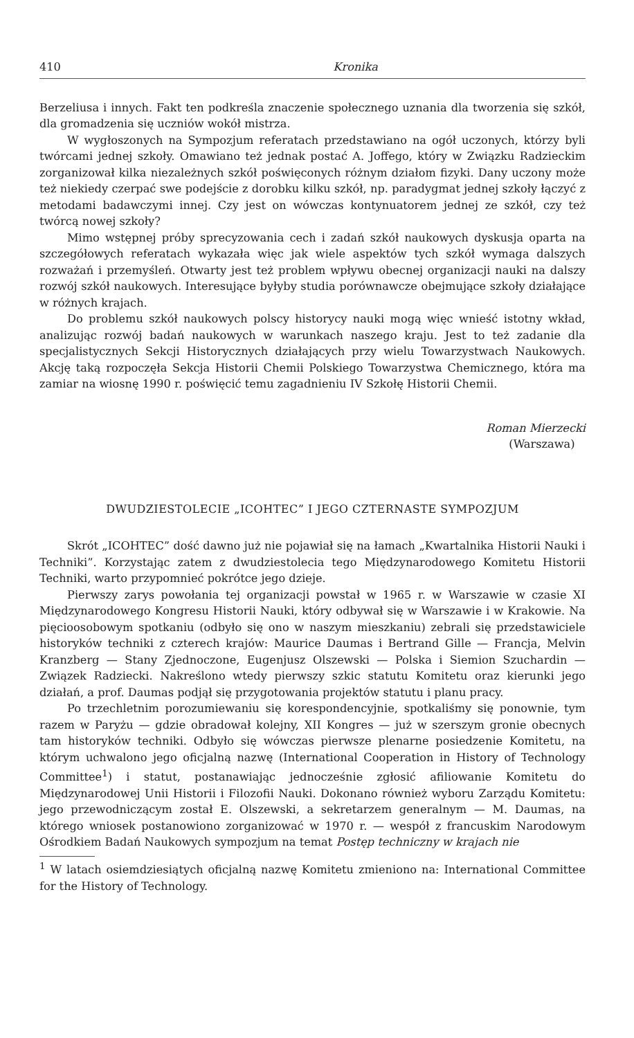410 Kronika
Berzeliusa i innych. Fakt ten podkreśla znaczenie społecznego uznania dla tworzenia się szkół, dla gromadzenia się uczniów wokół mistrza.
W wygłoszonych na Sympozjum referatach przedstawiano na ogół uczonych, którzy byli twórcami jednej szkoły. Omawiano też jednak postać A. Joffego, który w Związku Radzieckim zorganizował kilka niezależnych szkół poświęconych różnym działom fizyki. Dany uczony może też niekiedy czerpać swe podejście z dorobku kilku szkół, np. paradygmat jednej szkoły łączyć z metodami badawczymi innej. Czy jest on wówczas kontynuatorem jednej ze szkół, czy też twórcą nowej szkoły?
Mimo wstępnej próby sprecyzowania cech i zadań szkół naukowych dyskusja oparta na szczegółowych referatach wykazała więc jak wiele aspektów tych szkół wymaga dalszych rozważań i przemyśleń. Otwarty jest też problem wpływu obecnej organizacji nauki na dalszy rozwój szkół naukowych. Interesujące byłyby studia porównawcze obejmujące szkoły działające w różnych krajach.
Do problemu szkół naukowych polscy historycy nauki mogą więc wnieść istotny wkład, analizując rozwój badań naukowych w warunkach naszego kraju. Jest to też zadanie dla specjalistycznych Sekcji Historycznych działających przy wielu Towarzystwach Naukowych. Akcję taką rozpoczęła Sekcja Historii Chemii Polskiego Towarzystwa Chemicznego, która ma zamiar na wiosnę 1990 r. poświęcić temu zagadnieniu IV Szkołę Historii Chemii.
Roman Mierzecki
(Warszawa)
DWUDZIESTOLECIE „ICOHTEC” I JEGO CZTERNASTE SYMPOZJUM
Skrót „ICOHTEC” dość dawno już nie pojawiał się na łamach „Kwartalnika Historii Nauki i Techniki”. Korzystając zatem z dwudziestolecia tego Międzynarodowego Komitetu Historii Techniki, warto przypomnieć pokrótce jego dzieje.
Pierwszy zarys powołania tej organizacji powstał w 1965 r. w Warszawie w czasie XI Międzynarodowego Kongresu Historii Nauki, który odbywał się w Warszawie i w Krakowie. Na pięcioosobowym spotkaniu (odbyło się ono w naszym mieszkaniu) zebrali się przedstawiciele historyków techniki z czterech krajów: Maurice Daumas i Bertrand Gille — Francja, Melvin Kranzberg — Stany Zjednoczone, Eugenjusz Olszewski — Polska i Siemion Szuchardin — Związek Radziecki. Nakreślono wtedy pierwszy szkic statutu Komitetu oraz kierunki jego działań, a prof. Daumas podjął się przygotowania projektów statutu i planu pracy.
Po trzechletnim porozumiewaniu się korespondencyjnie, spotkaliśmy się ponownie, tym razem w Paryżu — gdzie obradował kolejny, XII Kongres — już w szerszym gronie obecnych tam historyków techniki. Odbyło się wówczas pierwsze plenarne posiedzenie Komitetu, na którym uchwalono jego oficjalną nazwę (International Cooperation in History of Technology Committee<sup>1</sup>) i statut, postanawiając jednocześnie zgłosić afiliowanie Komitetu do Międzynarodowej Unii Historii i Filozofii Nauki. Dokonano również wyboru Zarządu Komitetu: jego przewodniczącym został E. Olszewski, a sekretarzem generalnym — M. Daumas, na którego wniosek postanowiono zorganizować w 1970 r. — wespół z francuskim Narodowym Ośrodkiem Badań Naukowych sympozjum na temat Postęp techniczny w krajach nie
<sup>1</sup> W latach osiemdziesiątych oficjalną nazwę Komitetu zmieniono na: International Committee for the History of Technology.